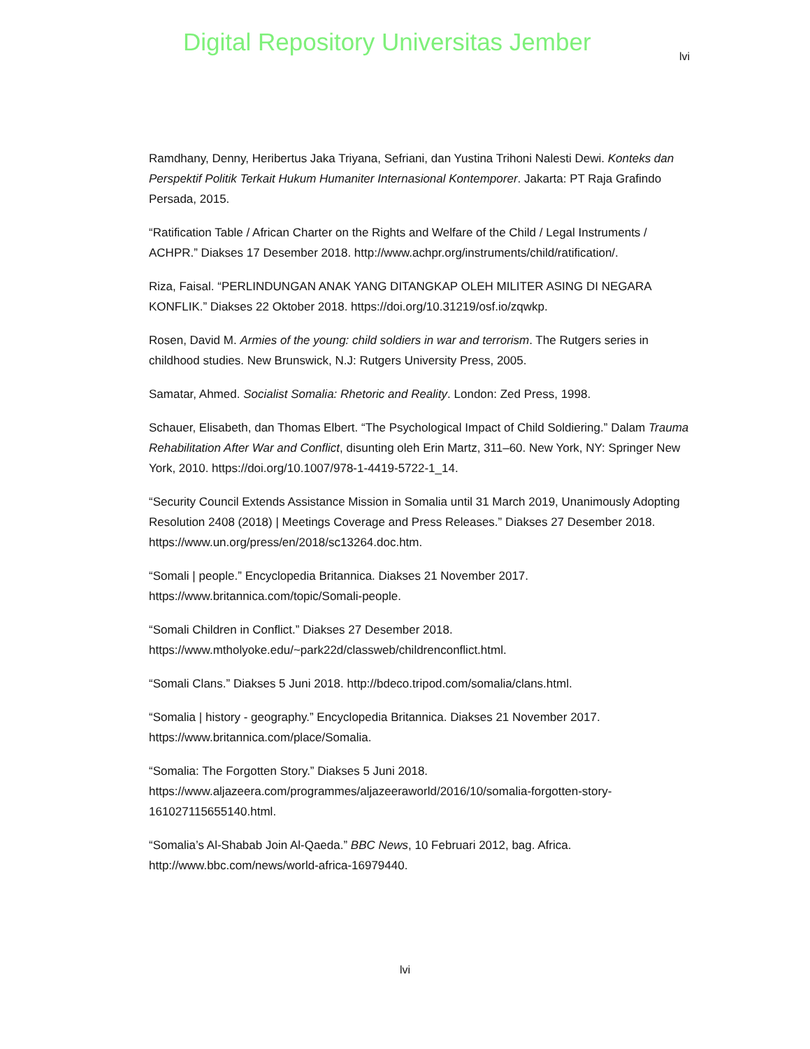Digital Repository Universitas Jember
lvi
Ramdhany, Denny, Heribertus Jaka Triyana, Sefriani, dan Yustina Trihoni Nalesti Dewi. Konteks dan Perspektif Politik Terkait Hukum Humaniter Internasional Kontemporer. Jakarta: PT Raja Grafindo Persada, 2015.
“Ratification Table / African Charter on the Rights and Welfare of the Child / Legal Instruments / ACHPR.” Diakses 17 Desember 2018. http://www.achpr.org/instruments/child/ratification/.
Riza, Faisal. “PERLINDUNGAN ANAK YANG DITANGKAP OLEH MILITER ASING DI NEGARA KONFLIK.” Diakses 22 Oktober 2018. https://doi.org/10.31219/osf.io/zqwkp.
Rosen, David M. Armies of the young: child soldiers in war and terrorism. The Rutgers series in childhood studies. New Brunswick, N.J: Rutgers University Press, 2005.
Samatar, Ahmed. Socialist Somalia: Rhetoric and Reality. London: Zed Press, 1998.
Schauer, Elisabeth, dan Thomas Elbert. “The Psychological Impact of Child Soldiering.” Dalam Trauma Rehabilitation After War and Conflict, disunting oleh Erin Martz, 311–60. New York, NY: Springer New York, 2010. https://doi.org/10.1007/978-1-4419-5722-1_14.
“Security Council Extends Assistance Mission in Somalia until 31 March 2019, Unanimously Adopting Resolution 2408 (2018) | Meetings Coverage and Press Releases.” Diakses 27 Desember 2018. https://www.un.org/press/en/2018/sc13264.doc.htm.
“Somali | people.” Encyclopedia Britannica. Diakses 21 November 2017. https://www.britannica.com/topic/Somali-people.
“Somali Children in Conflict.” Diakses 27 Desember 2018. https://www.mtholyoke.edu/~park22d/classweb/childrenconflict.html.
“Somali Clans.” Diakses 5 Juni 2018. http://bdeco.tripod.com/somalia/clans.html.
“Somalia | history - geography.” Encyclopedia Britannica. Diakses 21 November 2017. https://www.britannica.com/place/Somalia.
“Somalia: The Forgotten Story.” Diakses 5 Juni 2018. https://www.aljazeera.com/programmes/aljazeeraworld/2016/10/somalia-forgotten-story-161027115655140.html.
“Somalia’s Al-Shabab Join Al-Qaeda.” BBC News, 10 Februari 2012, bag. Africa. http://www.bbc.com/news/world-africa-16979440.
lvi